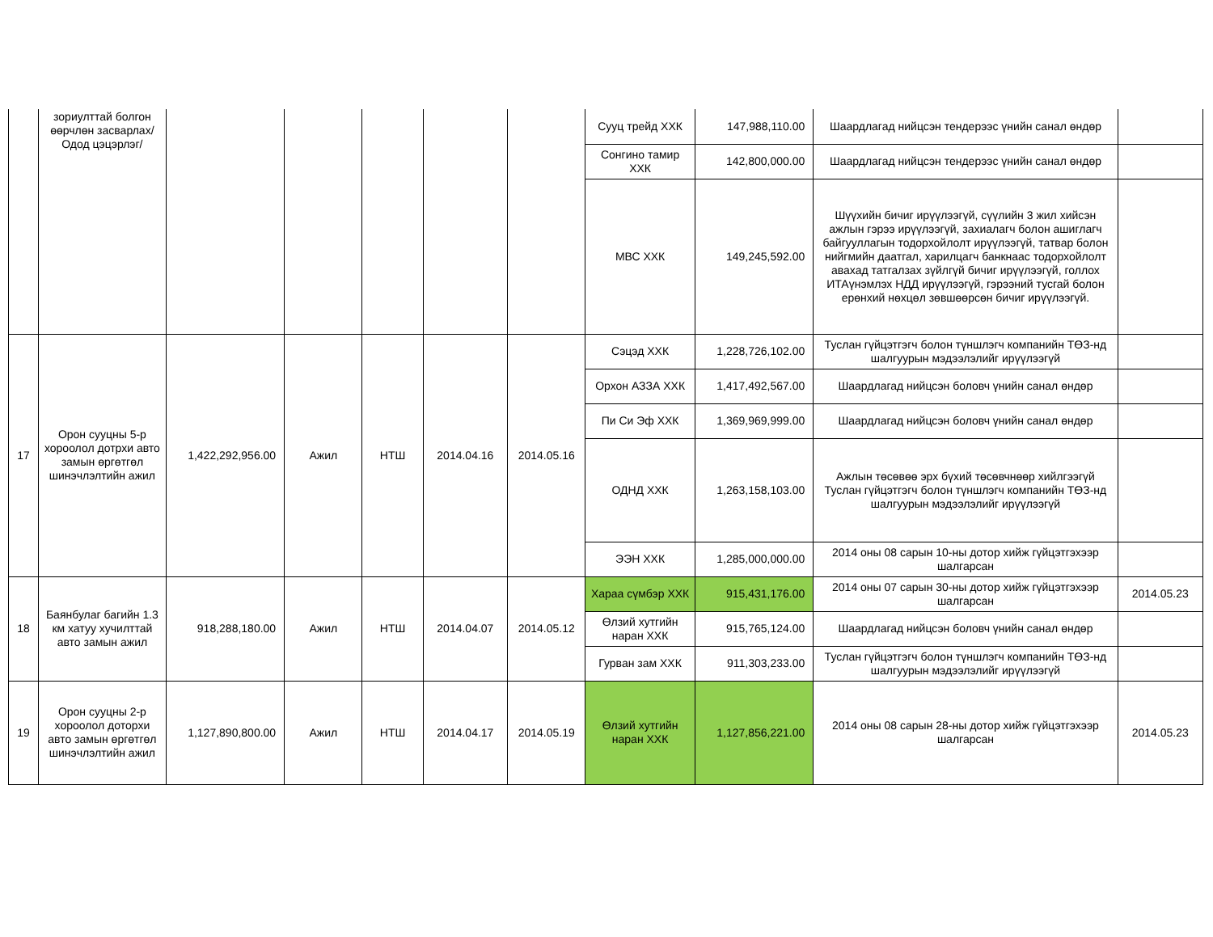| | зориулттай болгон өөрчлөн засварлах/ Одод цэцэрлэг/ | | | | | | Сууц трейд ХХК | 147,988,110.00 | Шаардлагад нийцсэн тендерээс үнийн санал өндөр | |
| | | | | | | | Сонгино тамир ХХК | 142,800,000.00 | Шаардлагад нийцсэн тендерээс үнийн санал өндөр | |
| | | | | | | | МВС ХХК | 149,245,592.00 | Шүүхийн бичиг ирүүлээгүй, сүүлийн 3 жил хийсэн ажлын гэрээ ирүүлээгүй, захиалагч болон ашиглагч байгууллагын тодорхойлолт ирүүлээгүй, татвар болон нийгмийн даатгал, харилцагч банкнаас тодорхойлолт авахад татгалзах зүйлгүй бичиг ирүүлээгүй, голлох ИТАүнэмлэх НДД ирүүлээгүй, гэрээний тусгай болон ерөнхий нөхцөл зөвшөөрсөн бичиг ирүүлээгүй. | |
| 17 | Орон сууцны 5-р хороолол дотрхи авто замын өргөтгөл шинэчлэлтийн ажил | 1,422,292,956.00 | Ажил | НТШ | 2014.04.16 | 2014.05.16 | Сэцэд ХХК | 1,228,726,102.00 | Туслан гүйцэтгэгч болон түншлэгч компанийн ТӨЗ-нд шалгуурын мэдээлэлийг ирүүлээгүй | |
| | | | | | | | Орхон АЗЗА ХХК | 1,417,492,567.00 | Шаардлагад нийцсэн боловч үнийн санал өндөр | |
| | | | | | | | Пи Си Эф ХХК | 1,369,969,999.00 | Шаардлагад нийцсэн боловч үнийн санал өндөр | |
| | | | | | | | ОДНД ХХК | 1,263,158,103.00 | Ажлын төсөвөө эрх бүхий төсөвчнөөр хийлгээгүй Туслан гүйцэтгэгч болон түншлэгч компанийн ТӨЗ-нд шалгуурын мэдээлэлийг ирүүлээгүй | |
| | | | | | | | ЭЭН ХХК | 1,285,000,000.00 | 2014 оны 08 сарын 10-ны дотор хийж гүйцэтгэхээр шалгарсан | |
| 18 | Баянбулаг багийн 1.3 км хатуу хучилттай авто замын ажил | 918,288,180.00 | Ажил | НТШ | 2014.04.07 | 2014.05.12 | Хараа сүмбэр ХХК | 915,431,176.00 | 2014 оны 07 сарын 30-ны дотор хийж гүйцэтгэхээр шалгарсан | 2014.05.23 |
| | | | | | | | Өлзий хутгийн наран ХХК | 915,765,124.00 | Шаардлагад нийцсэн боловч үнийн санал өндөр | |
| | | | | | | | Гурван зам ХХК | 911,303,233.00 | Туслан гүйцэтгэгч болон түншлэгч компанийн ТӨЗ-нд шалгуурын мэдээлэлийг ирүүлээгүй | |
| 19 | Орон сууцны 2-р хороолол доторхи авто замын өргөтгөл шинэчлэлтийн ажил | 1,127,890,800.00 | Ажил | НТШ | 2014.04.17 | 2014.05.19 | Өлзий хутгийн наран ХХК | 1,127,856,221.00 | 2014 оны 08 сарын 28-ны дотор хийж гүйцэтгэхээр шалгарсан | 2014.05.23 |